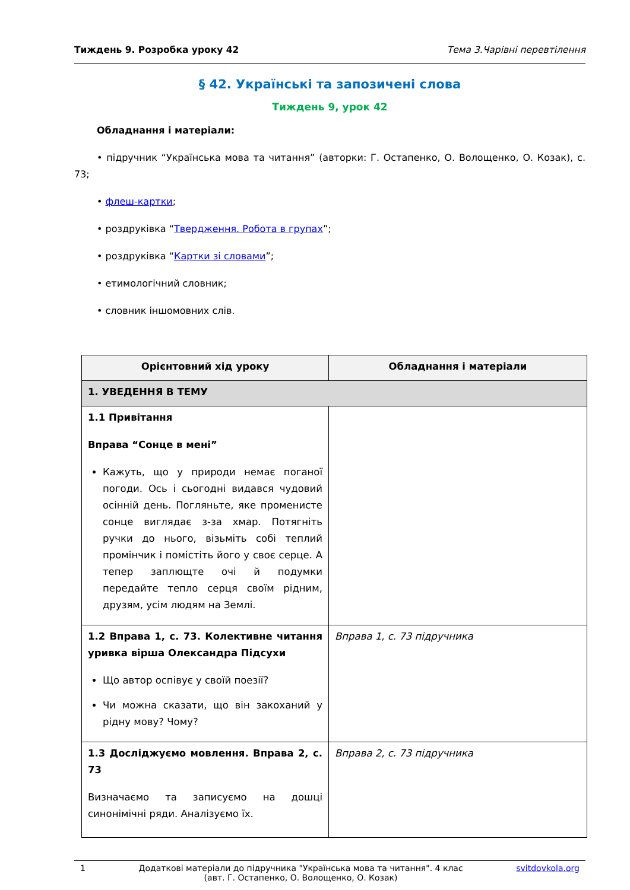Тиждень 9. Розробка уроку 42 Тема 3.Чарівні перевтілення
§ 42. Українські та запозичені слова
Тиждень 9, урок 42
Обладнання і матеріали:
• підручник “Українська мова та читання” (авторки: Г. Остапенко, О. Волощенко, О. Козак), с. 73;
• флеш-картки;
• роздруківка “Твердження. Робота в групах”;
• роздруківка “Картки зі словами”;
• етимологічний словник;
• словник іншомовних слів.
| Орієнтовний хід уроку | Обладнання і матеріали |
| --- | --- |
| 1. УВЕДЕННЯ В ТЕМУ | |
| 1.1 Привітання Вправа “Сонце в мені” Кажуть, що у природи немає поганої погоди. Ось і сьогодні видався чудовий осінній день. Погляньте, яке променисте сонце виглядає з-за хмар. Потягніть ручки до нього, візьміть собі теплий промінчик і помістіть його у своє серце. А тепер заплющте очі й подумки передайте тепло серця своїм рідним, друзям, усім людям на Землі. | |
| 1.2 Вправа 1, с. 73. Колективне читання уривка вірша Олександра Підсухи Що автор оспівує у своїй поезії? Чи можна сказати, що він закоханий у рідну мову? Чому? | Вправа 1, с. 73 підручника |
| 1.3 Досліджуємо мовлення. Вправа 2, с. 73 Визначаємо та записуємо на дошці синонімічні ряди. Аналізуємо їх. | Вправа 2, с. 73 підручника |
1 Додаткові матеріали до підручника "Українська мова та читання". 4 клас
(авт. Г. Остапенко, О. Волощенко, О. Козак) svitdovkola.org